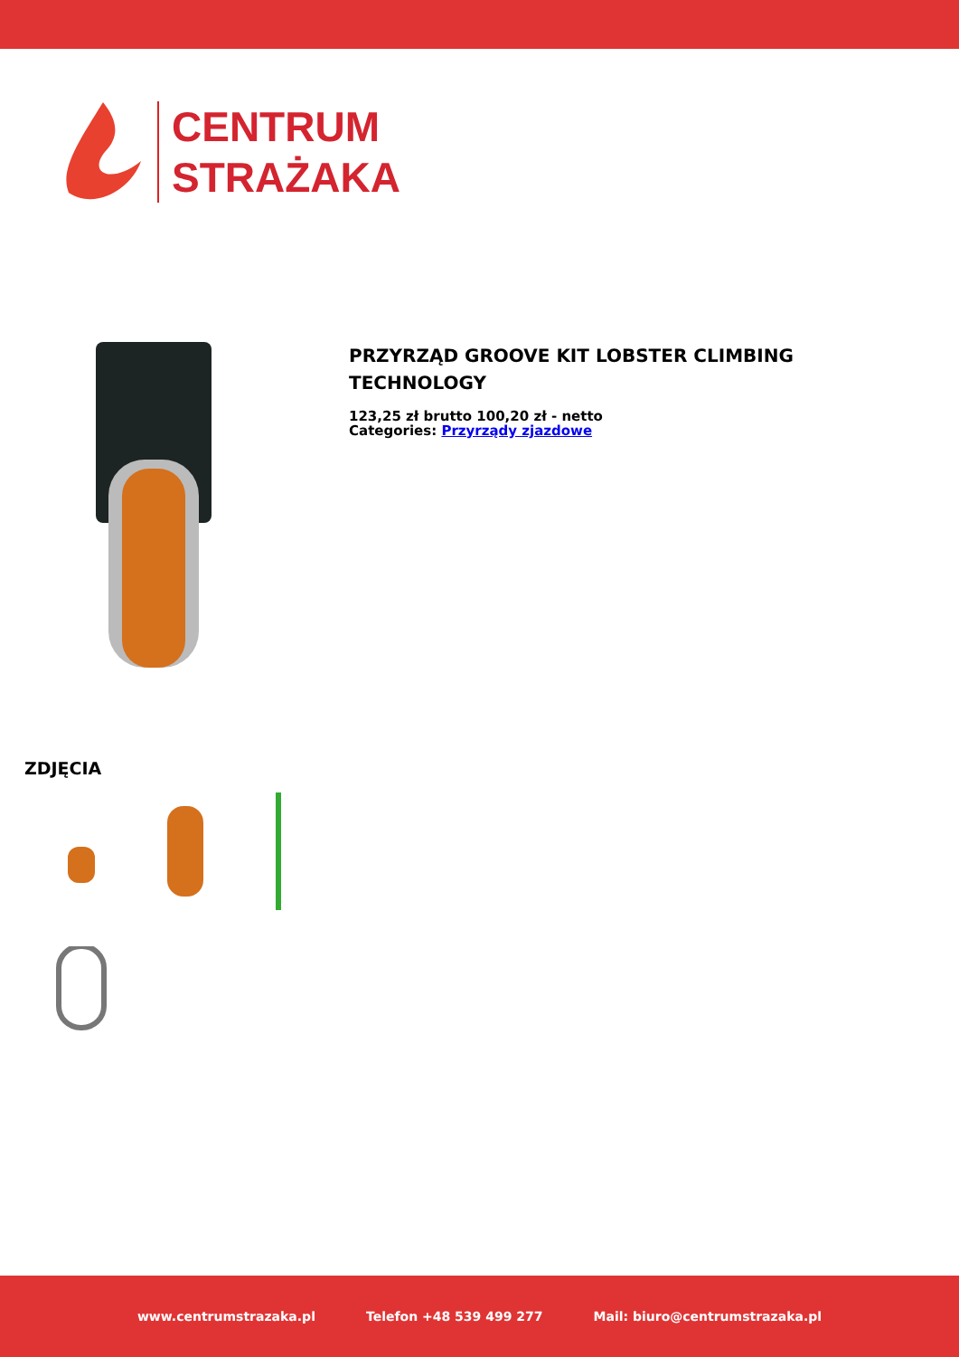CENTRUM
STRAŻAKA
PRZYRZĄD GROOVE KIT LOBSTER CLIMBING
TECHNOLOGY
123,25 zł brutto 100,20 zł - netto
Categories: Przyrządy zjazdowe
ZDJĘCIA
www.centrumstrazaka.pl Telefon +48 539 499 277 Mail: biuro@centrumstrazaka.pl